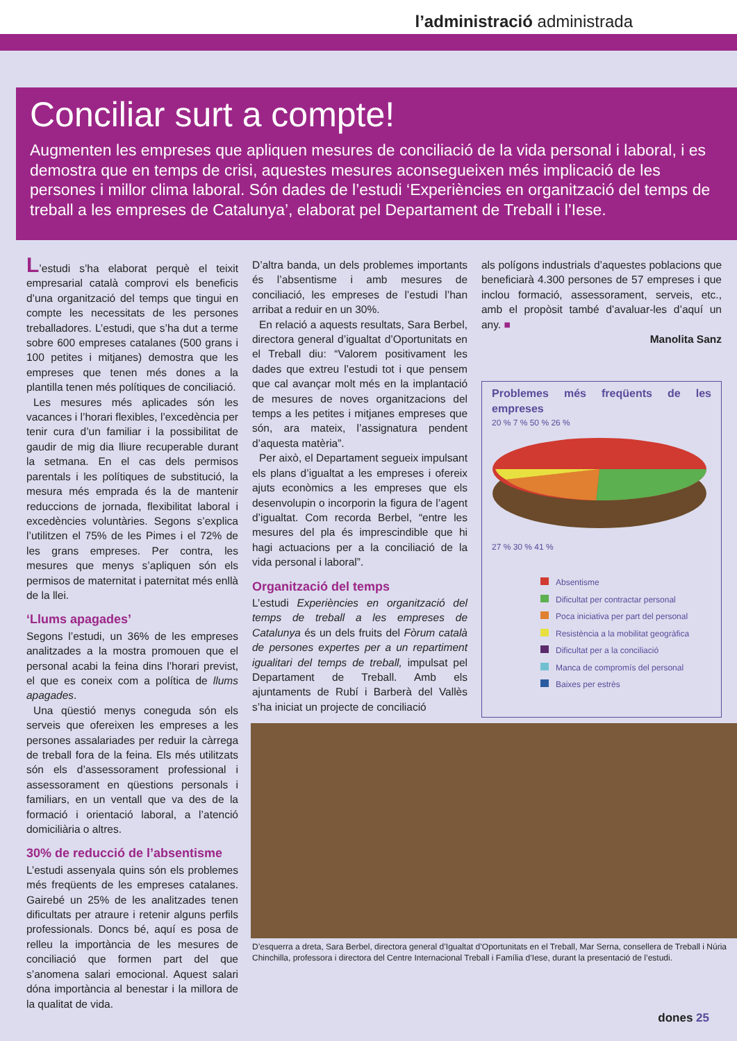l’administració administrada
Conciliar surt a compte!
Augmenten les empreses que apliquen mesures de conciliació de la vida personal i laboral, i es demostra que en temps de crisi, aquestes mesures aconsegueixen més implicació de les persones i millor clima laboral. Són dades de l’estudi ‘Experiències en organització del temps de treball a les empreses de Catalunya’, elaborat pel Departament de Treball i l’Iese.
L’estudi s’ha elaborat perquè el teixit empresarial català comprovi els beneficis d’una organització del temps que tingui en compte les necessitats de les persones treballadores. L’estudi, que s’ha dut a terme sobre 600 empreses catalanes (500 grans i 100 petites i mitjanes) demostra que les empreses que tenen més dones a la plantilla tenen més polítiques de conciliació.
Les mesures més aplicades són les vacances i l’horari flexibles, l’excedència per tenir cura d’un familiar i la possibilitat de gaudir de mig dia lliure recuperable durant la setmana. En el cas dels permisos parentals i les polítiques de substitució, la mesura més emprada és la de mantenir reduccions de jornada, flexibilitat laboral i excedències voluntàries. Segons s’explica l’utilitzen el 75% de les Pimes i el 72% de les grans empreses. Per contra, les mesures que menys s’apliquen són els permisos de maternitat i paternitat més enllà de la llei.
‘Llums apagades’
Segons l’estudi, un 36% de les empreses analitzades a la mostra promouen que el personal acabi la feina dins l’horari previst, el que es coneix com a política de llums apagades.
Una qüestió menys coneguda són els serveis que ofereixen les empreses a les persones assalariades per reduir la càrrega de treball fora de la feina. Els més utilitzats són els d’assessorament professional i assessorament en qüestions personals i familiars, en un ventall que va des de la formació i orientació laboral, a l’atenció domiciliària o altres.
30% de reducció de l’absentisme
L’estudi assenyala quins són els problemes més freqüents de les empreses catalanes. Gairebé un 25% de les analitzades tenen dificultats per atraure i retenir alguns perfils professionals. Doncs bé, aquí es posa de relleu la importància de les mesures de conciliació que formen part del que s’anomena salari emocional. Aquest salari dóna importància al benestar i la millora de la qualitat de vida.
D’altra banda, un dels problemes importants és l’absentisme i amb mesures de conciliació, les empreses de l’estudi l’han arribat a reduir en un 30%.
En relació a aquests resultats, Sara Berbel, directora general d’igualtat d’Oportunitats en el Treball diu: “Valorem positivament les dades que extreu l’estudi tot i que pensem que cal avançar molt més en la implantació de mesures de noves organitzacions del temps a les petites i mitjanes empreses que són, ara mateix, l’assignatura pendent d’aquesta matèria”.
Per això, el Departament segueix impulsant els plans d’igualtat a les empreses i ofereix ajuts econòmics a les empreses que els desenvolupin o incorporin la figura de l’agent d’igualtat. Com recorda Berbel, “entre les mesures del pla és imprescindible que hi hagi actuacions per a la conciliació de la vida personal i laboral”.
Organització del temps
L’estudi Experiències en organització del temps de treball a les empreses de Catalunya és un dels fruits del Fòrum català de persones expertes per a un repartiment igualitari del temps de treball, impulsat pel Departament de Treball. Amb els ajuntaments de Rubí i Barberà del Vallès s’ha iniciat un projecte de conciliació
als polígons industrials d’aquestes poblacions que beneficiarà 4.300 persones de 57 empreses i que inclou formació, assessorament, serveis, etc., amb el propòsit també d’avaluar-les d’aquí un any. ■
Manolita Sanz
Problemes més freqüents de les empreses
20 % 7 % 50 % 26 %
27 % 30 % 41 %
Absentisme
Dificultat per contractar personal
Poca iniciativa per part del personal
Resistència a la mobilitat geogràfica
Dificultat per a la conciliació
Manca de compromís del personal
Baixes per estrès
D’esquerra a dreta, Sara Berbel, directora general d’Igualtat d’Oportunitats en el Treball, Mar Serna, consellera de Treball i Núria Chinchilla, professora i directora del Centre Internacional Treball i Família d’Iese, durant la presentació de l’estudi.
dones 25